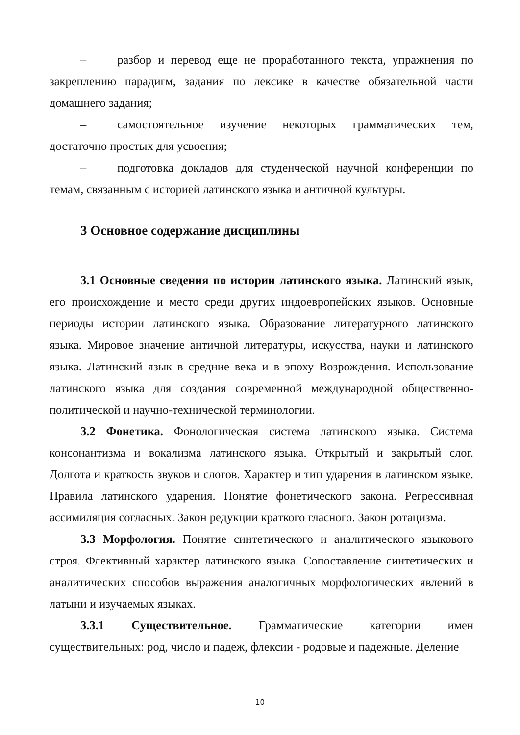– разбор и перевод еще не проработанного текста, упражнения по закреплению парадигм, задания по лексике в качестве обязательной части домашнего задания;
– самостоятельное изучение некоторых грамматических тем, достаточно простых для усвоения;
– подготовка докладов для студенческой научной конференции по темам, связанным с историей латинского языка и античной культуры.
3 Основное содержание дисциплины
3.1 Основные сведения по истории латинского языка. Латинский язык, его происхождение и место среди других индоевропейских языков. Основные периоды истории латинского языка. Образование литературного латинского языка. Мировое значение античной литературы, искусства, науки и латинского языка. Латинский язык в средние века и в эпоху Возрождения. Использование латинского языка для создания современной международной общественно-политической и научно-технической терминологии.
3.2 Фонетика. Фонологическая система латинского языка. Система консонантизма и вокализма латинского языка. Открытый и закрытый слог. Долгота и краткость звуков и слогов. Характер и тип ударения в латинском языке. Правила латинского ударения. Понятие фонетического закона. Регрессивная ассимиляция согласных. Закон редукции краткого гласного. Закон ротацизма.
3.3 Морфология. Понятие синтетического и аналитического языкового строя. Флективный характер латинского языка. Сопоставление синтетических и аналитических способов выражения аналогичных морфологических явлений в латыни и изучаемых языках.
3.3.1 Существительное. Грамматические категории имен существительных: род, число и падеж, флексии - родовые и падежные. Деление
10